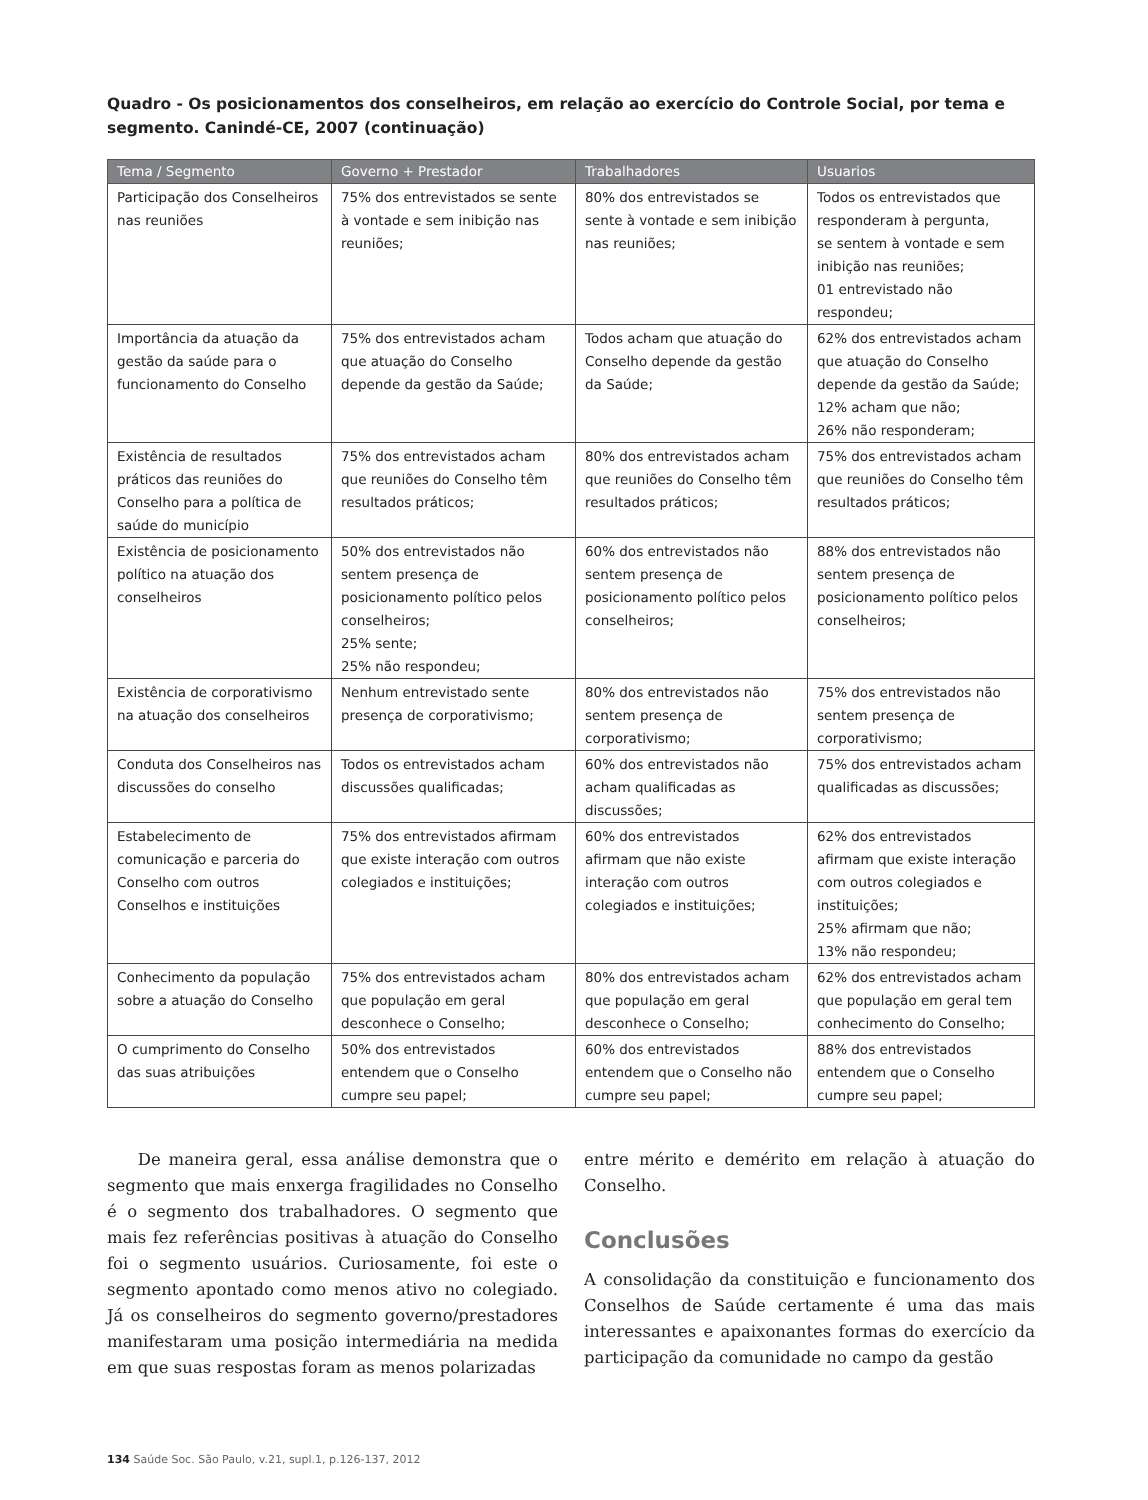Quadro - Os posicionamentos dos conselheiros, em relação ao exercício do Controle Social, por tema e segmento. Canindé-CE, 2007 (continuação)
| Tema / Segmento | Governo + Prestador | Trabalhadores | Usuarios |
| --- | --- | --- | --- |
| Participação dos Conselheiros nas reuniões | 75% dos entrevistados se sente à vontade e sem inibição nas reuniões; | 80% dos entrevistados se sente à vontade e sem inibição nas reuniões; | Todos os entrevistados que responderam à pergunta, se sentem à vontade e sem inibição nas reuniões; 01 entrevistado não respondeu; |
| Importância da atuação da gestão da saúde para o funcionamento do Conselho | 75% dos entrevistados acham que atuação do Conselho depende da gestão da Saúde; | Todos acham que atuação do Conselho depende da gestão da Saúde; | 62% dos entrevistados acham que atuação do Conselho depende da gestão da Saúde; 12% acham que não; 26% não responderam; |
| Existência de resultados práticos das reuniões do Conselho para a política de saúde do município | 75% dos entrevistados acham que reuniões do Conselho têm resultados práticos; | 80% dos entrevistados acham que reuniões do Conselho têm resultados práticos; | 75% dos entrevistados acham que reuniões do Conselho têm resultados práticos; |
| Existência de posicionamento político na atuação dos conselheiros | 50% dos entrevistados não sentem presença de posicionamento político pelos conselheiros; 25% sente; 25% não respondeu; | 60% dos entrevistados não sentem presença de posicionamento político pelos conselheiros; | 88% dos entrevistados não sentem presença de posicionamento político pelos conselheiros; |
| Existência de corporativismo na atuação dos conselheiros | Nenhum entrevistado sente presença de corporativismo; | 80% dos entrevistados não sentem presença de corporativismo; | 75% dos entrevistados não sentem presença de corporativismo; |
| Conduta dos Conselheiros nas discussões do conselho | Todos os entrevistados acham discussões qualificadas; | 60% dos entrevistados não acham qualificadas as discussões; | 75% dos entrevistados acham qualificadas as discussões; |
| Estabelecimento de comunicação e parceria do Conselho com outros Conselhos e instituições | 75% dos entrevistados afirmam que existe interação com outros colegiados e instituições; | 60% dos entrevistados afirmam que não existe interação com outros colegiados e instituições; | 62% dos entrevistados afirmam que existe interação com outros colegiados e instituições; 25% afirmam que não; 13% não respondeu; |
| Conhecimento da população sobre a atuação do Conselho | 75% dos entrevistados acham que população em geral desconhece o Conselho; | 80% dos entrevistados acham que população em geral desconhece o Conselho; | 62% dos entrevistados acham que população em geral tem conhecimento do Conselho; |
| O cumprimento do Conselho das suas atribuições | 50% dos entrevistados entendem que o Conselho cumpre seu papel; | 60% dos entrevistados entendem que o Conselho não cumpre seu papel; | 88% dos entrevistados entendem que o Conselho cumpre seu papel; |
De maneira geral, essa análise demonstra que o segmento que mais enxerga fragilidades no Conselho é o segmento dos trabalhadores. O segmento que mais fez referências positivas à atuação do Conselho foi o segmento usuários. Curiosamente, foi este o segmento apontado como menos ativo no colegiado. Já os conselheiros do segmento governo/prestadores manifestaram uma posição intermediária na medida em que suas respostas foram as menos polarizadas
entre mérito e demérito em relação à atuação do Conselho.
Conclusões
A consolidação da constituição e funcionamento dos Conselhos de Saúde certamente é uma das mais interessantes e apaixonantes formas do exercício da participação da comunidade no campo da gestão
134 Saúde Soc. São Paulo, v.21, supl.1, p.126-137, 2012